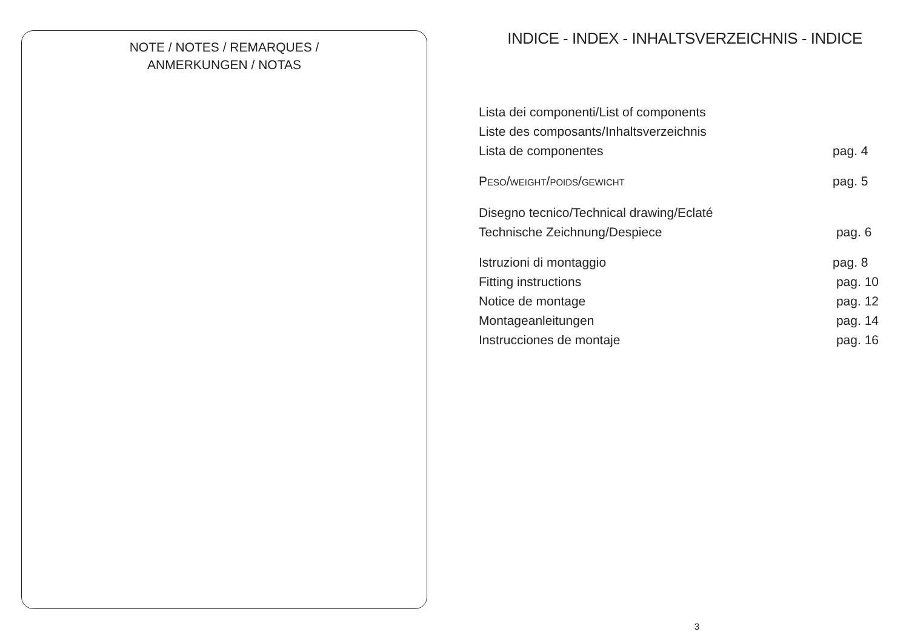NOTE / NOTES / REMARQUES /
ANMERKUNGEN / NOTAS
INDICE - INDEX - INHALTSVERZEICHNIS - INDICE
Lista dei componenti/List of components
Liste des composants/Inhaltsverzeichnis
Lista de componentes pag. 4
PESO/WEIGHT/POIDS/GEWICHT pag. 5
Disegno tecnico/Technical drawing/Eclaté
Technische Zeichnung/Despiece pag. 6
Istruzioni di montaggio pag. 8
Fitting instructions pag. 10
Notice de montage pag. 12
Montageanleitungen pag. 14
Instrucciones de montaje pag. 16
3